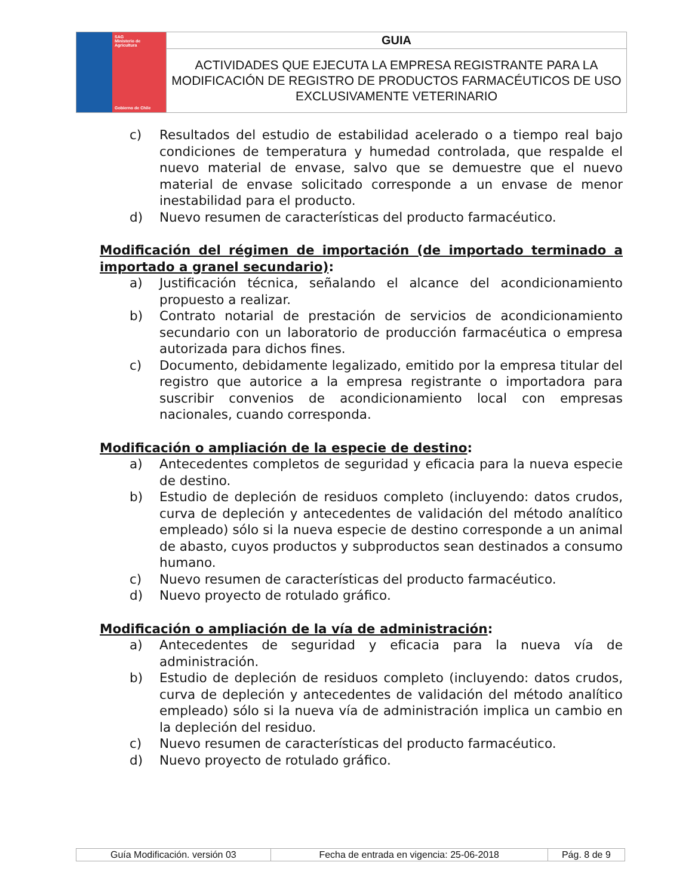| SAG Ministerio de Agricultura Gobierno de Chile | GUIA |
| | ACTIVIDADES QUE EJECUTA LA EMPRESA REGISTRANTE PARA LA MODIFICACIÓN DE REGISTRO DE PRODUCTOS FARMACÉUTICOS DE USO EXCLUSIVAMENTE VETERINARIO |
c) Resultados del estudio de estabilidad acelerado o a tiempo real bajo condiciones de temperatura y humedad controlada, que respalde el nuevo material de envase, salvo que se demuestre que el nuevo material de envase solicitado corresponde a un envase de menor inestabilidad para el producto.
d) Nuevo resumen de características del producto farmacéutico.
Modificación del régimen de importación (de importado terminado a importado a granel secundario):
a) Justificación técnica, señalando el alcance del acondicionamiento propuesto a realizar.
b) Contrato notarial de prestación de servicios de acondicionamiento secundario con un laboratorio de producción farmacéutica o empresa autorizada para dichos fines.
c) Documento, debidamente legalizado, emitido por la empresa titular del registro que autorice a la empresa registrante o importadora para suscribir convenios de acondicionamiento local con empresas nacionales, cuando corresponda.
Modificación o ampliación de la especie de destino:
a) Antecedentes completos de seguridad y eficacia para la nueva especie de destino.
b) Estudio de depleción de residuos completo (incluyendo: datos crudos, curva de depleción y antecedentes de validación del método analítico empleado) sólo si la nueva especie de destino corresponde a un animal de abasto, cuyos productos y subproductos sean destinados a consumo humano.
c) Nuevo resumen de características del producto farmacéutico.
d) Nuevo proyecto de rotulado gráfico.
Modificación o ampliación de la vía de administración:
a) Antecedentes de seguridad y eficacia para la nueva vía de administración.
b) Estudio de depleción de residuos completo (incluyendo: datos crudos, curva de depleción y antecedentes de validación del método analítico empleado) sólo si la nueva vía de administración implica un cambio en la depleción del residuo.
c) Nuevo resumen de características del producto farmacéutico.
d) Nuevo proyecto de rotulado gráfico.
| Guía Modificación. versión 03 | Fecha de entrada en vigencia: 25-06-2018 | Pág. 8 de 9 |